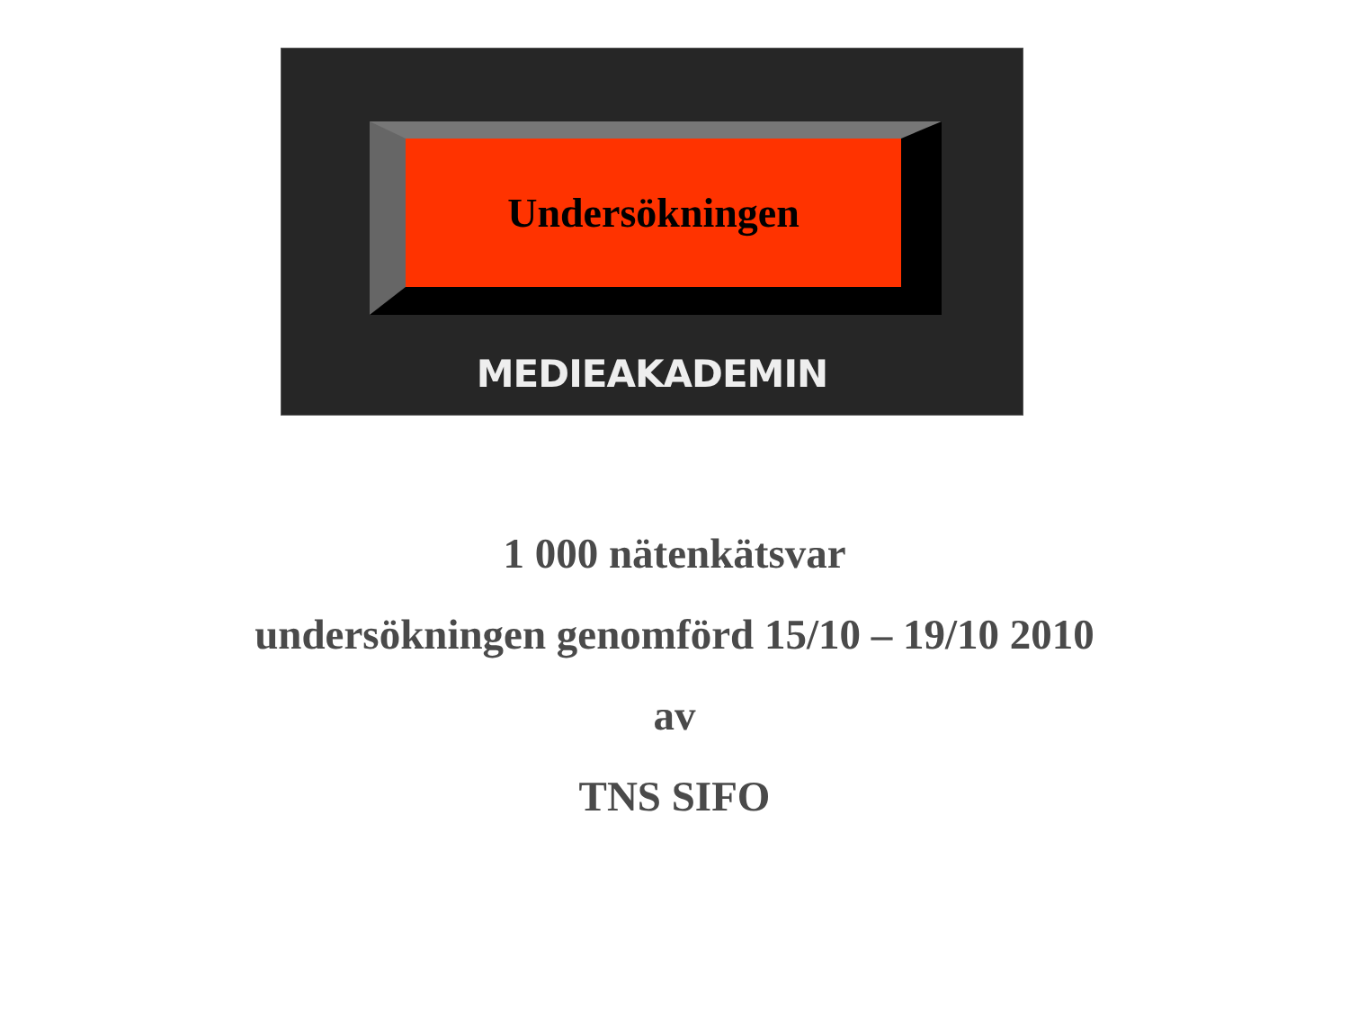Undersökningen
MEDIEAKADEMIN
1 000 nätenkätsvar
undersökningen genomförd 15/10 – 19/10 2010
av
TNS SIFO